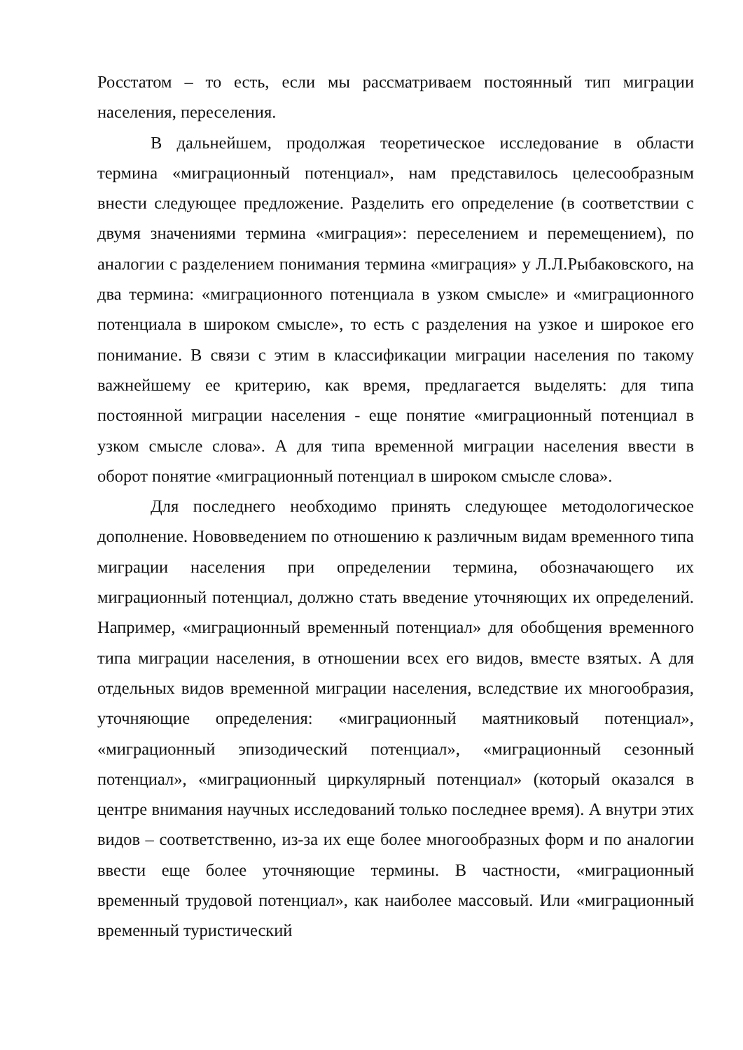Росстатом – то есть, если мы рассматриваем постоянный тип миграции населения, переселения.
В дальнейшем, продолжая теоретическое исследование в области термина «миграционный потенциал», нам представилось целесообразным внести следующее предложение. Разделить его определение (в соответствии с двумя значениями термина «миграция»: переселением и перемещением), по аналогии с разделением понимания термина «миграция» у Л.Л.Рыбаковского, на два термина: «миграционного потенциала в узком смысле» и «миграционного потенциала в широком смысле», то есть с разделения на узкое и широкое его понимание. В связи с этим в классификации миграции населения по такому важнейшему ее критерию, как время, предлагается выделять: для типа постоянной миграции населения - еще понятие «миграционный потенциал в узком смысле слова». А для типа временной миграции населения ввести в оборот понятие «миграционный потенциал в широком смысле слова».
Для последнего необходимо принять следующее методологическое дополнение. Нововведением по отношению к различным видам временного типа миграции населения при определении термина, обозначающего их миграционный потенциал, должно стать введение уточняющих их определений. Например, «миграционный временный потенциал» для обобщения временного типа миграции населения, в отношении всех его видов, вместе взятых. А для отдельных видов временной миграции населения, вследствие их многообразия, уточняющие определения: «миграционный маятниковый потенциал», «миграционный эпизодический потенциал», «миграционный сезонный потенциал», «миграционный циркулярный потенциал» (который оказался в центре внимания научных исследований только последнее время). А внутри этих видов – соответственно, из-за их еще более многообразных форм и по аналогии ввести еще более уточняющие термины. В частности, «миграционный временный трудовой потенциал», как наиболее массовый. Или «миграционный временный туристический